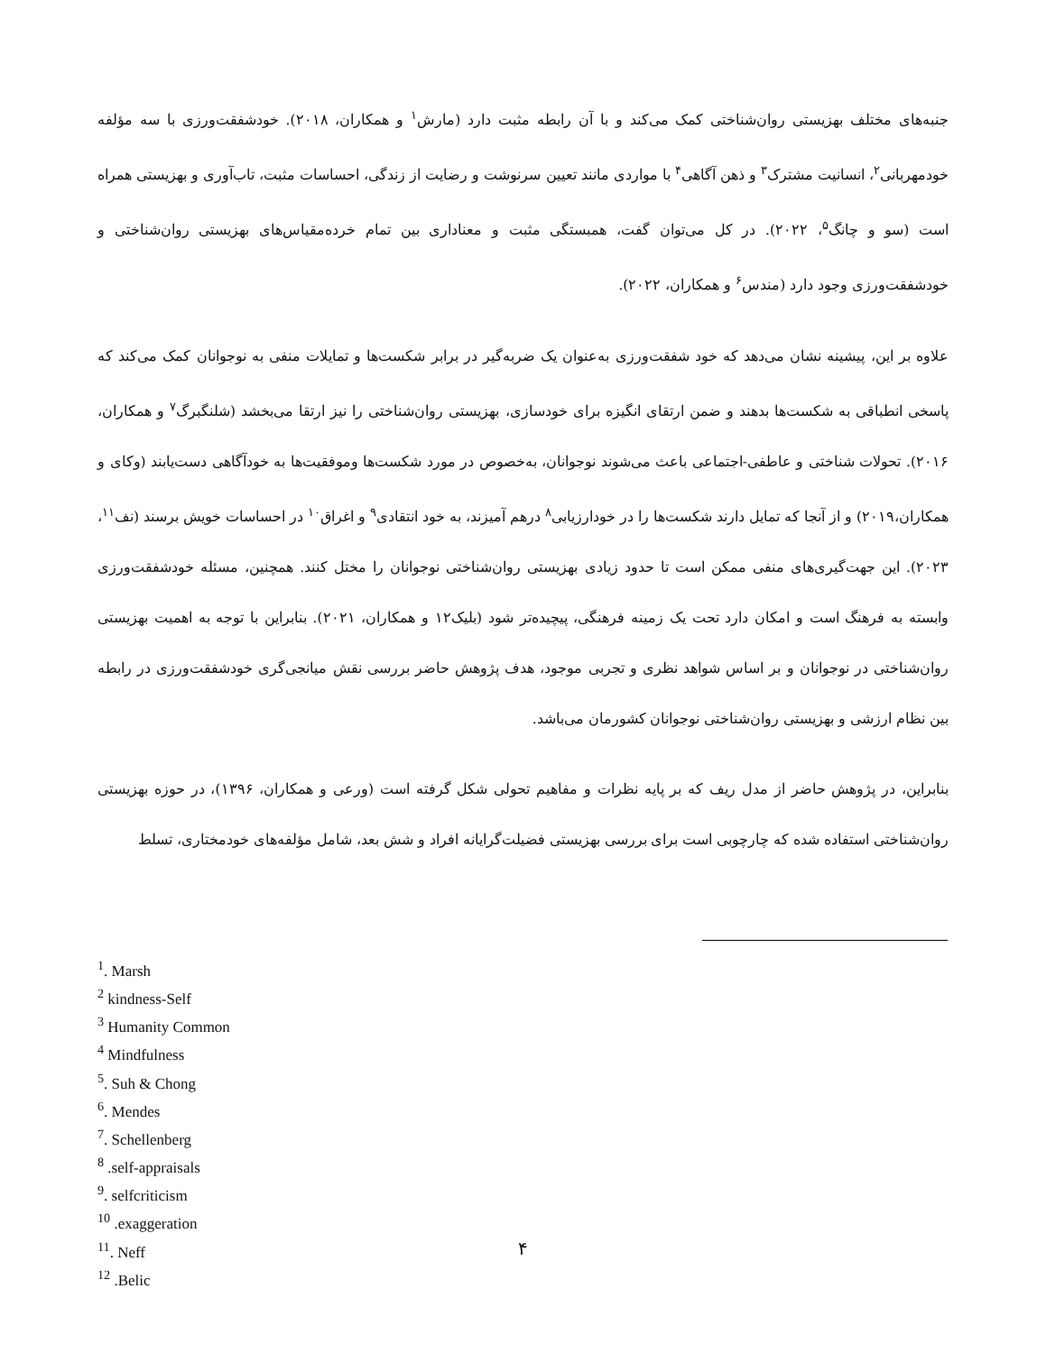جنبه‌های مختلف بهزیستی روان‌شناختی کمک می‌کند و با آن رابطه مثبت دارد (مارش<sup>۱</sup> و همکاران، ۲۰۱۸). خودشفقت‌ورزی با سه مؤلفه خودمهربانی<sup>۲</sup>، انسانیت مشترک<sup>۳</sup> و ذهن آگاهی<sup>۴</sup> با مواردی مانند تعیین سرنوشت و رضایت از زندگی، احساسات مثبت، تاب‌آوری و بهزیستی همراه است (سو و چانگ<sup>۵</sup>، ۲۰۲۲). در کل می‌توان گفت، همبستگی مثبت و معناداری بین تمام خرده‌مقیاس‌های بهزیستی روان‌شناختی و خودشفقت‌ورزی وجود دارد (مندس<sup>۶</sup> و همکاران، ۲۰۲۲).
علاوه بر این، پیشینه نشان می‌دهد که خود شفقت‌ورزی به‌عنوان یک ضربه‌گیر در برابر شکست‌ها و تمایلات منفی به نوجوانان کمک می‌کند که پاسخی انطباقی به شکست‌ها بدهند و ضمن ارتقای انگیزه برای خودسازی، بهزیستی روان‌شناختی را نیز ارتقا می‌بخشد (شلنگبرگ<sup>۷</sup> و همکاران، ۲۰۱۶). تحولات شناختی و عاطفی-اجتماعی باعث می‌شوند نوجوانان، به‌خصوص در مورد شکست‌ها وموفقیت‌ها به خودآگاهی دست‌یابند (وکای و همکاران،۲۰۱۹) و از آنجا که تمایل دارند شکست‌ها را در خودارزیابی<sup>۸</sup> درهم آمیزند، به خود انتقادی<sup>۹</sup> و اغراق<sup>۱۰</sup> در احساسات خویش برسند (نف<sup>۱۱</sup>، ۲۰۲۳). این جهت‌گیری‌های منفی ممکن است تا حدود زیادی بهزیستی روان‌شناختی نوجوانان را مختل کنند. همچنین، مسئله خودشفقت‌ورزی وابسته به فرهنگ است و امکان دارد تحت یک زمینه فرهنگی، پیچیده‌تر شود (بلیک۱۲ و همکاران، ۲۰۲۱). بنابراین با توجه به اهمیت بهزیستی روان‌شناختی در نوجوانان و بر اساس شواهد نظری و تجربی موجود، هدف پژوهش حاضر بررسی نقش میانجی‌گری خودشفقت‌ورزی در رابطه بین نظام ارزشی و بهزیستی روان‌شناختی نوجوانان کشورمان می‌باشد.
بنابراین، در پژوهش حاضر از مدل ریف که بر پایه نظرات و مفاهیم تحولی شکل گرفته است (ورعی و همکاران، ۱۳۹۶)، در حوزه بهزیستی روان‌شناختی استفاده شده که چارچوبی است برای بررسی بهزیستی فضیلت‌گرایانه افراد و شش بعد، شامل مؤلفه‌های خودمختاری، تسلط
<sup>1</sup>. Marsh
<sup>2</sup> kindness-Self
<sup>3</sup> Humanity Common
<sup>4</sup> Mindfulness
<sup>5</sup>. Suh & Chong
<sup>6</sup>. Mendes
<sup>7</sup>. Schellenberg
<sup>8</sup> .self-appraisals
<sup>9</sup>. selfcriticism
<sup>10</sup> .exaggeration
<sup>11</sup>. Neff
<sup>12</sup> .Belic
۴